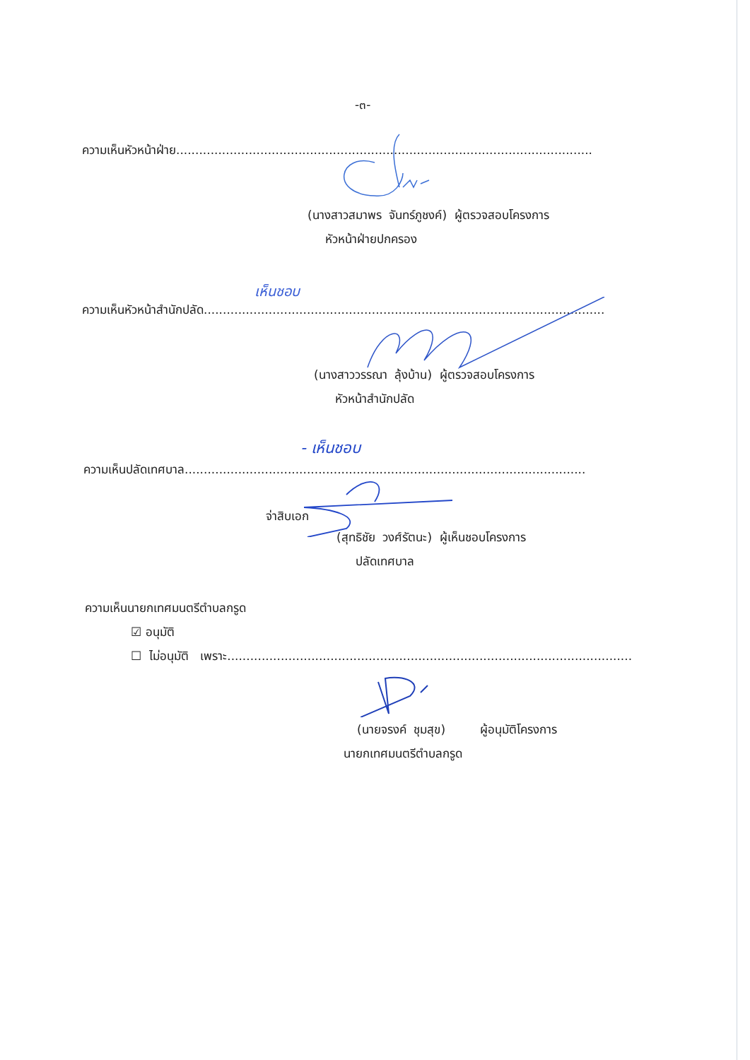-๓-
ความเห็นหัวหน้าฝ่าย.............................................................................................................
(นางสาวสมาพร จันทร์ภูชงค์) ผู้ตรวจสอบโครงการ
หัวหน้าฝ่ายปกครอง
ความเห็นหัวหน้าสำนักปลัด.........................................................................................................
เห็นชอบ
(นางสาววรรณา ลุ้งบ้าน) ผู้ตรวจสอบโครงการ
หัวหน้าสำนักปลัด
ความเห็นปลัดเทศบาล.........................................................................................................
- เห็นชอบ
จ่าสิบเอก
(สุทธิชัย วงศ์รัตนะ) ผู้เห็นชอบโครงการ
ปลัดเทศบาล
ความเห็นนายกเทศมนตรีตำบลกรูด
☑ อนุมัติ
☐ ไม่อนุมัติ เพราะ..........................................................................................................
(นายจรงค์ ชุมสุข) ผู้อนุมัติโครงการ
นายกเทศมนตรีตำบลกรูด